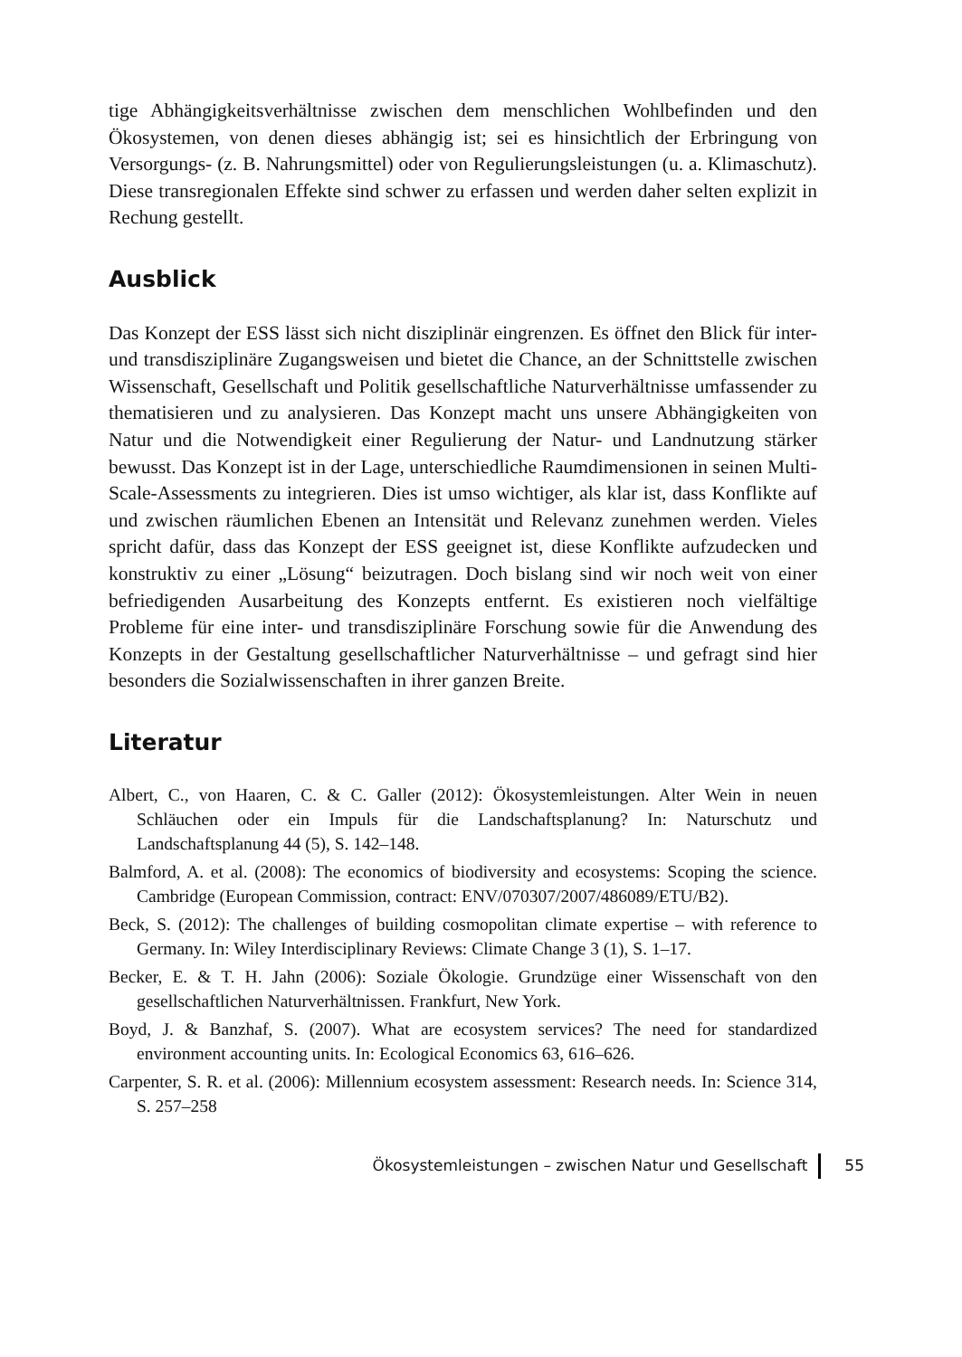tige Abhängigkeitsverhältnisse zwischen dem menschlichen Wohlbefinden und den Ökosystemen, von denen dieses abhängig ist; sei es hinsichtlich der Erbringung von Versorgungs- (z. B. Nahrungsmittel) oder von Regulierungsleistungen (u. a. Klimaschutz). Diese transregionalen Effekte sind schwer zu erfassen und werden daher selten explizit in Rechung gestellt.
Ausblick
Das Konzept der ESS lässt sich nicht disziplinär eingrenzen. Es öffnet den Blick für inter- und transdisziplinäre Zugangsweisen und bietet die Chance, an der Schnittstelle zwischen Wissenschaft, Gesellschaft und Politik gesellschaftliche Naturverhältnisse umfassender zu thematisieren und zu analysieren. Das Konzept macht uns unsere Abhängigkeiten von Natur und die Notwendigkeit einer Regulierung der Natur- und Landnutzung stärker bewusst. Das Konzept ist in der Lage, unterschiedliche Raumdimensionen in seinen Multi-Scale-Assessments zu integrieren. Dies ist umso wichtiger, als klar ist, dass Konflikte auf und zwischen räumlichen Ebenen an Intensität und Relevanz zunehmen werden. Vieles spricht dafür, dass das Konzept der ESS geeignet ist, diese Konflikte aufzudecken und konstruktiv zu einer „Lösung“ beizutragen. Doch bislang sind wir noch weit von einer befriedigenden Ausarbeitung des Konzepts entfernt. Es existieren noch vielfältige Probleme für eine inter- und transdisziplinäre Forschung sowie für die Anwendung des Konzepts in der Gestaltung gesellschaftlicher Naturverhältnisse – und gefragt sind hier besonders die Sozialwissenschaften in ihrer ganzen Breite.
Literatur
Albert, C., von Haaren, C. & C. Galler (2012): Ökosystemleistungen. Alter Wein in neuen Schläuchen oder ein Impuls für die Landschaftsplanung? In: Naturschutz und Landschaftsplanung 44 (5), S. 142–148.
Balmford, A. et al. (2008): The economics of biodiversity and ecosystems: Scoping the science. Cambridge (European Commission, contract: ENV/070307/2007/486089/ETU/B2).
Beck, S. (2012): The challenges of building cosmopolitan climate expertise – with reference to Germany. In: Wiley Interdisciplinary Reviews: Climate Change 3 (1), S. 1–17.
Becker, E. & T. H. Jahn (2006): Soziale Ökologie. Grundzüge einer Wissenschaft von den gesellschaftlichen Naturverhältnissen. Frankfurt, New York.
Boyd, J. & Banzhaf, S. (2007). What are ecosystem services? The need for standardized environment accounting units. In: Ecological Economics 63, 616–626.
Carpenter, S. R. et al. (2006): Millennium ecosystem assessment: Research needs. In: Science 314, S. 257–258
Ökosystemleistungen – zwischen Natur und Gesellschaft 55